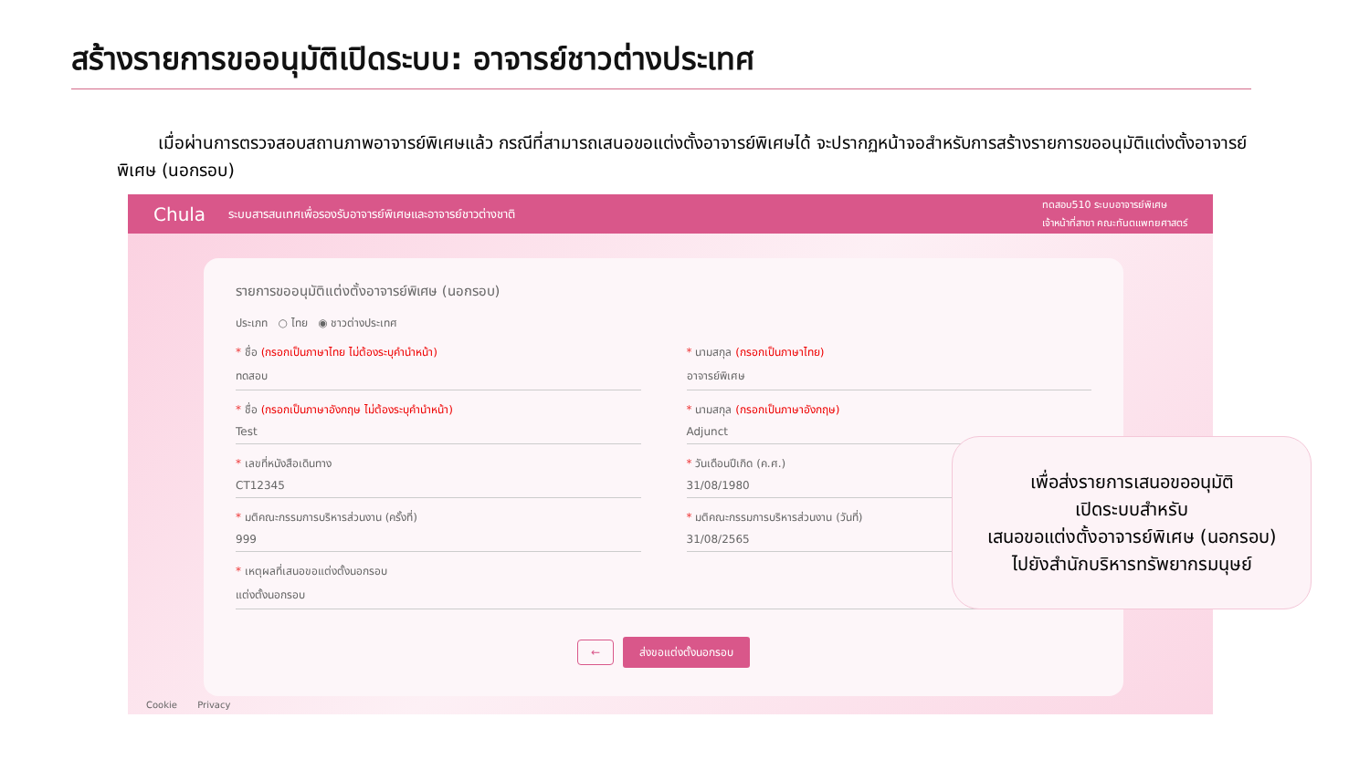สร้างรายการขออนุมัติเปิดระบบ: อาจารย์ชาวต่างประเทศ
เมื่อผ่านการตรวจสอบสถานภาพอาจารย์พิเศษแล้ว กรณีที่สามารถเสนอขอแต่งตั้งอาจารย์พิเศษได้ จะปรากฏหน้าจอสำหรับการสร้างรายการขออนุมัติแต่งตั้งอาจารย์พิเศษ (นอกรอบ)
Chula ระบบสารสนเทศเพื่อรองรับอาจารย์พิเศษและอาจารย์ชาวต่างชาติ ทดสอบ510 ระบบอาจารย์พิเศษ
เจ้าหน้าที่สาขา คณะทันตแพทยศาสตร์
รายการขออนุมัติแต่งตั้งอาจารย์พิเศษ (นอกรอบ)
ประเภท ○ ไทย ◉ ชาวต่างประเทศ
* ชื่อ (กรอกเป็นภาษาไทย ไม่ต้องระบุคำนำหน้า)
ทดสอบ
* นามสกุล (กรอกเป็นภาษาไทย)
อาจารย์พิเศษ
* ชื่อ (กรอกเป็นภาษาอังกฤษ ไม่ต้องระบุคำนำหน้า)
Test
* นามสกุล (กรอกเป็นภาษาอังกฤษ)
Adjunct
* เลขที่หนังสือเดินทาง
CT12345
* วันเดือนปีเกิด (ค.ศ.)
31/08/1980
* มติคณะกรรมการบริหารส่วนงาน (ครั้งที่)
999
* มติคณะกรรมการบริหารส่วนงาน (วันที่)
31/08/2565
* เหตุผลที่เสนอขอแต่งตั้งนอกรอบ
แต่งตั้งนอกรอบ
← ส่งขอแต่งตั้งนอกรอบ
Cookie Privacy
เพื่อส่งรายการเสนอขออนุมัติ
เปิดระบบสำหรับ
เสนอขอแต่งตั้งอาจารย์พิเศษ (นอกรอบ)
ไปยังสำนักบริหารทรัพยากรมนุษย์